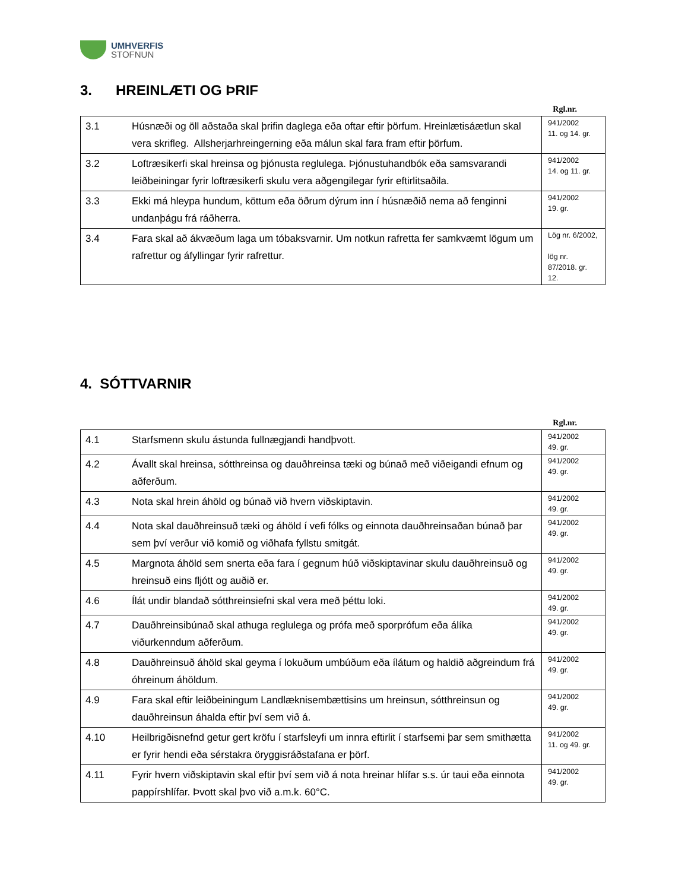UMHVERFIS
STOFNUN
3. HREINLÆTI OG ÞRIF
Rgl.nr.
| 3.1 | Húsnæði og öll aðstaða skal þrifin daglega eða oftar eftir þörfum. Hreinlætisáætlun skal vera skrifleg. Allsherjarhreingerning eða málun skal fara fram eftir þörfum. | 941/2002 11. og 14. gr. |
| 3.2 | Loftræsikerfi skal hreinsa og þjónusta reglulega. Þjónustuhandbók eða samsvarandi leiðbeiningar fyrir loftræsikerfi skulu vera aðgengilegar fyrir eftirlitsaðila. | 941/2002 14. og 11. gr. |
| 3.3 | Ekki má hleypa hundum, köttum eða öðrum dýrum inn í húsnæðið nema að fenginni undanþágu frá ráðherra. | 941/2002 19. gr. |
| 3.4 | Fara skal að ákvæðum laga um tóbaksvarnir. Um notkun rafretta fer samkvæmt lögum um rafrettur og áfyllingar fyrir rafrettur. | Lög nr. 6/2002, lög nr. 87/2018. gr. 12. |
4. SÓTTVARNIR
Rgl.nr.
| 4.1 | Starfsmenn skulu ástunda fullnægjandi handþvott. | 941/2002 49. gr. |
| 4.2 | Ávallt skal hreinsa, sótthreinsa og dauðhreinsa tæki og búnað með viðeigandi efnum og aðferðum. | 941/2002 49. gr. |
| 4.3 | Nota skal hrein áhöld og búnað við hvern viðskiptavin. | 941/2002 49. gr. |
| 4.4 | Nota skal dauðhreinsuð tæki og áhöld í vefi fólks og einnota dauðhreinsaðan búnað þar sem því verður við komið og viðhafa fyllstu smitgát. | 941/2002 49. gr. |
| 4.5 | Margnota áhöld sem snerta eða fara í gegnum húð viðskiptavinar skulu dauðhreinsuð og hreinsuð eins fljótt og auðið er. | 941/2002 49. gr. |
| 4.6 | Ílát undir blandað sótthreinsiefni skal vera með þéttu loki. | 941/2002 49. gr. |
| 4.7 | Dauðhreinsibúnað skal athuga reglulega og prófa með sporprófum eða álíka viðurkenndum aðferðum. | 941/2002 49. gr. |
| 4.8 | Dauðhreinsuð áhöld skal geyma í lokuðum umbúðum eða ílátum og haldið aðgreindum frá óhreinum áhöldum. | 941/2002 49. gr. |
| 4.9 | Fara skal eftir leiðbeiningum Landlæknisembættisins um hreinsun, sótthreinsun og dauðhreinsun áhalda eftir því sem við á. | 941/2002 49. gr. |
| 4.10 | Heilbrigðisnefnd getur gert kröfu í starfsleyfi um innra eftirlit í starfsemi þar sem smithætta er fyrir hendi eða sérstakra öryggisráðstafana er þörf. | 941/2002 11. og 49. gr. |
| 4.11 | Fyrir hvern viðskiptavin skal eftir því sem við á nota hreinar hlífar s.s. úr taui eða einnota pappírshlífar. Þvott skal þvo við a.m.k. 60°C. | 941/2002 49. gr. |